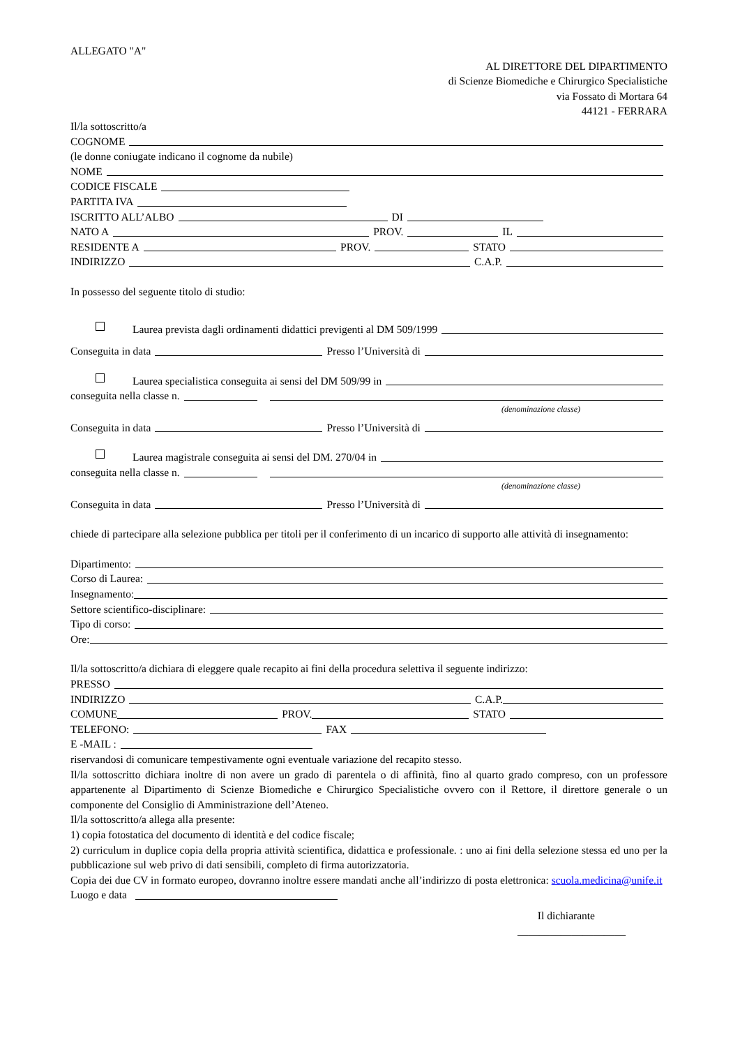ALLEGATO "A"
AL DIRETTORE DEL DIPARTIMENTO
di Scienze Biomediche e Chirurgico Specialistiche
via Fossato di Mortara 64
44121 - FERRARA
Il/la sottoscritto/a
COGNOME
(le donne coniugate indicano il cognome da nubile)
NOME
CODICE FISCALE
PARTITA IVA
ISCRITTO ALL’ALBO DI
NATO A PROV. IL
RESIDENTE A PROV. STATO
INDIRIZZO C.A.P.
In possesso del seguente titolo di studio:
Laurea prevista dagli ordinamenti didattici previgenti al DM 509/1999
Conseguita in data Presso l’Università di
Laurea specialistica conseguita ai sensi del DM 509/99 in
conseguita nella classe n.
(denominazione classe)
Conseguita in data Presso l’Università di
Laurea magistrale conseguita ai sensi del DM. 270/04 in
conseguita nella classe n.
(denominazione classe)
Conseguita in data Presso l’Università di
chiede di partecipare alla selezione pubblica per titoli per il conferimento di un incarico di supporto alle attività di insegnamento:
Dipartimento:
Corso di Laurea:
Insegnamento:
Settore scientifico-disciplinare:
Tipo di corso:
Ore:
Il/la sottoscritto/a dichiara di eleggere quale recapito ai fini della procedura selettiva il seguente indirizzo:
PRESSO
INDIRIZZO C.A.P.
COMUNE PROV. STATO
TELEFONO: FAX
E -MAIL :
riservandosi di comunicare tempestivamente ogni eventuale variazione del recapito stesso.
Il/la sottoscritto dichiara inoltre di non avere un grado di parentela o di affinità, fino al quarto grado compreso, con un professore appartenente al Dipartimento di Scienze Biomediche e Chirurgico Specialistiche ovvero con il Rettore, il direttore generale o un componente del Consiglio di Amministrazione dell’Ateneo.
Il/la sottoscritto/a allega alla presente:
1) copia fotostatica del documento di identità e del codice fiscale;
2) curriculum in duplice copia della propria attività scientifica, didattica e professionale. : uno ai fini della selezione stessa ed uno per la pubblicazione sul web privo di dati sensibili, completo di firma autorizzatoria.
Copia dei due CV in formato europeo, dovranno inoltre essere mandati anche all’indirizzo di posta elettronica: scuola.medicina@unife.it
Luogo e data
Il dichiarante
____________________